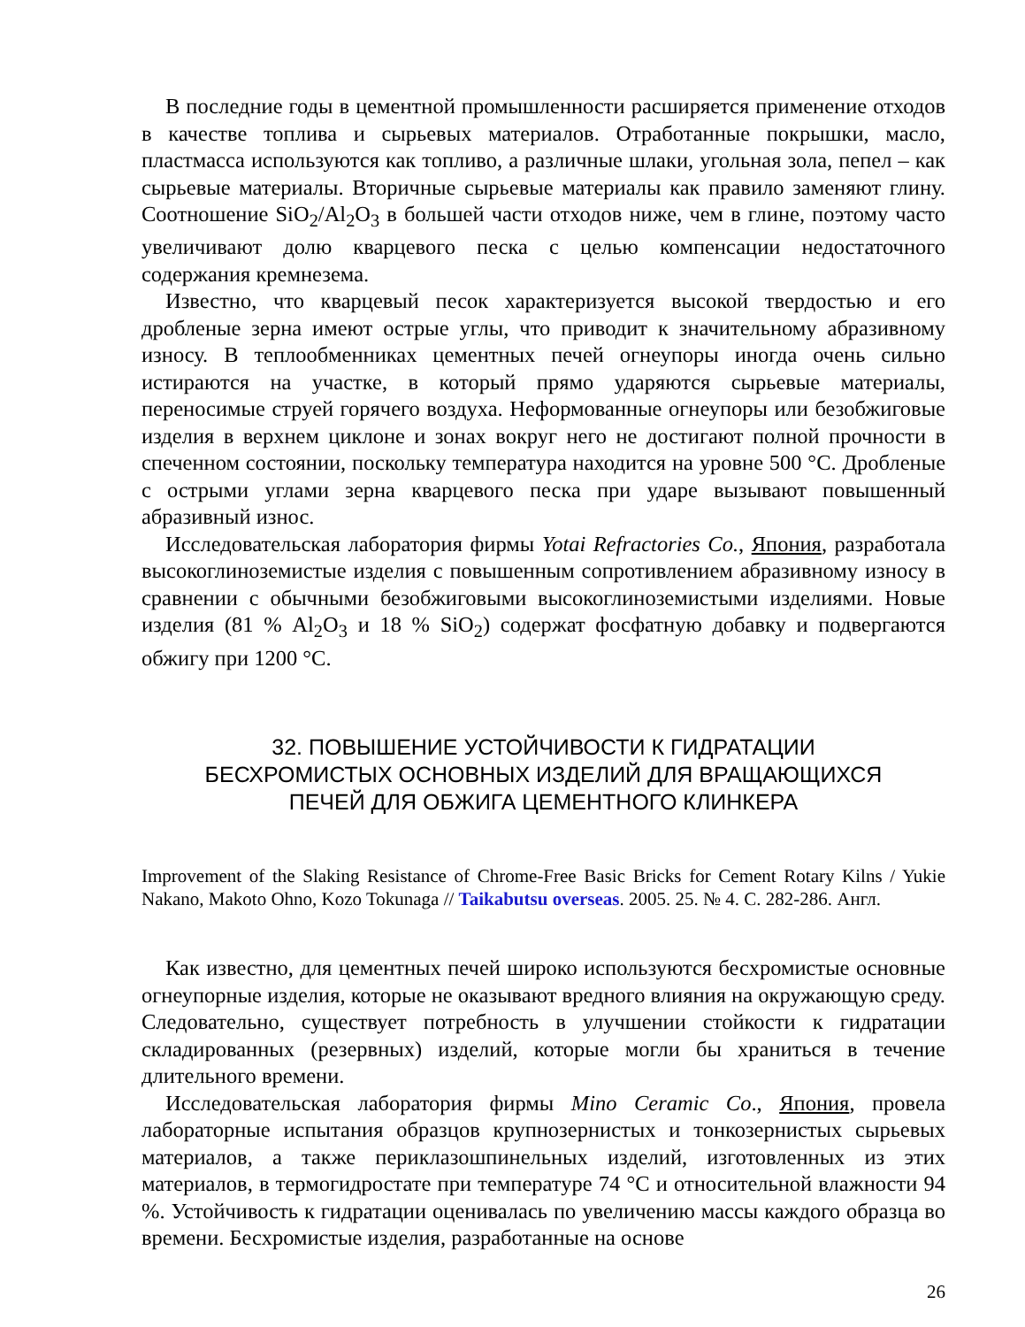В последние годы в цементной промышленности расширяется применение отходов в качестве топлива и сырьевых материалов. Отработанные покрышки, масло, пластмасса используются как топливо, а различные шлаки, угольная зола, пепел – как сырьевые материалы. Вторичные сырьевые материалы как правило заменяют глину. Соотношение SiO<sub>2</sub>/Al<sub>2</sub>O<sub>3</sub> в большей части отходов ниже, чем в глине, поэтому часто увеличивают долю кварцевого песка с целью компенсации недостаточного содержания кремнезема.
Известно, что кварцевый песок характеризуется высокой твердостью и его дробленые зерна имеют острые углы, что приводит к значительному абразивному износу. В теплообменниках цементных печей огнеупоры иногда очень сильно истираются на участке, в который прямо ударяются сырьевые материалы, переносимые струей горячего воздуха. Неформованные огнеупоры или безобжиговые изделия в верхнем циклоне и зонах вокруг него не достигают полной прочности в спеченном состоянии, поскольку температура находится на уровне 500 °С. Дробленые с острыми углами зерна кварцевого песка при ударе вызывают повышенный абразивный износ.
Исследовательская лаборатория фирмы Yotai Refractories Co., Япония, разработала высокоглиноземистые изделия с повышенным сопротивлением абразивному износу в сравнении с обычными безобжиговыми высокоглиноземистыми изделиями. Новые изделия (81 % Al<sub>2</sub>O<sub>3</sub> и 18 % SiO<sub>2</sub>) содержат фосфатную добавку и подвергаются обжигу при 1200 °С.
32. ПОВЫШЕНИЕ УСТОЙЧИВОСТИ К ГИДРАТАЦИИ
БЕСХРОМИСТЫХ ОСНОВНЫХ ИЗДЕЛИЙ ДЛЯ ВРАЩАЮЩИХСЯ
ПЕЧЕЙ ДЛЯ ОБЖИГА ЦЕМЕНТНОГО КЛИНКЕРА
Improvement of the Slaking Resistance of Chrome-Free Basic Bricks for Cement Rotary Kilns / Yukie Nakano, Makoto Ohno, Kozo Tokunaga // Taikabutsu overseas. 2005. 25. № 4. С. 282-286. Англ.
Как известно, для цементных печей широко используются бесхромистые основные огнеупорные изделия, которые не оказывают вредного влияния на окружающую среду. Следовательно, существует потребность в улучшении стойкости к гидратации складированных (резервных) изделий, которые могли бы храниться в течение длительного времени.
Исследовательская лаборатория фирмы Mino Ceramic Co., Япония, провела лабораторные испытания образцов крупнозернистых и тонкозернистых сырьевых материалов, а также периклазошпинельных изделий, изготовленных из этих материалов, в термогидростате при температуре 74 °С и относительной влажности 94 %. Устойчивость к гидратации оценивалась по увеличению массы каждого образца во времени. Бесхромистые изделия, разработанные на основе
26